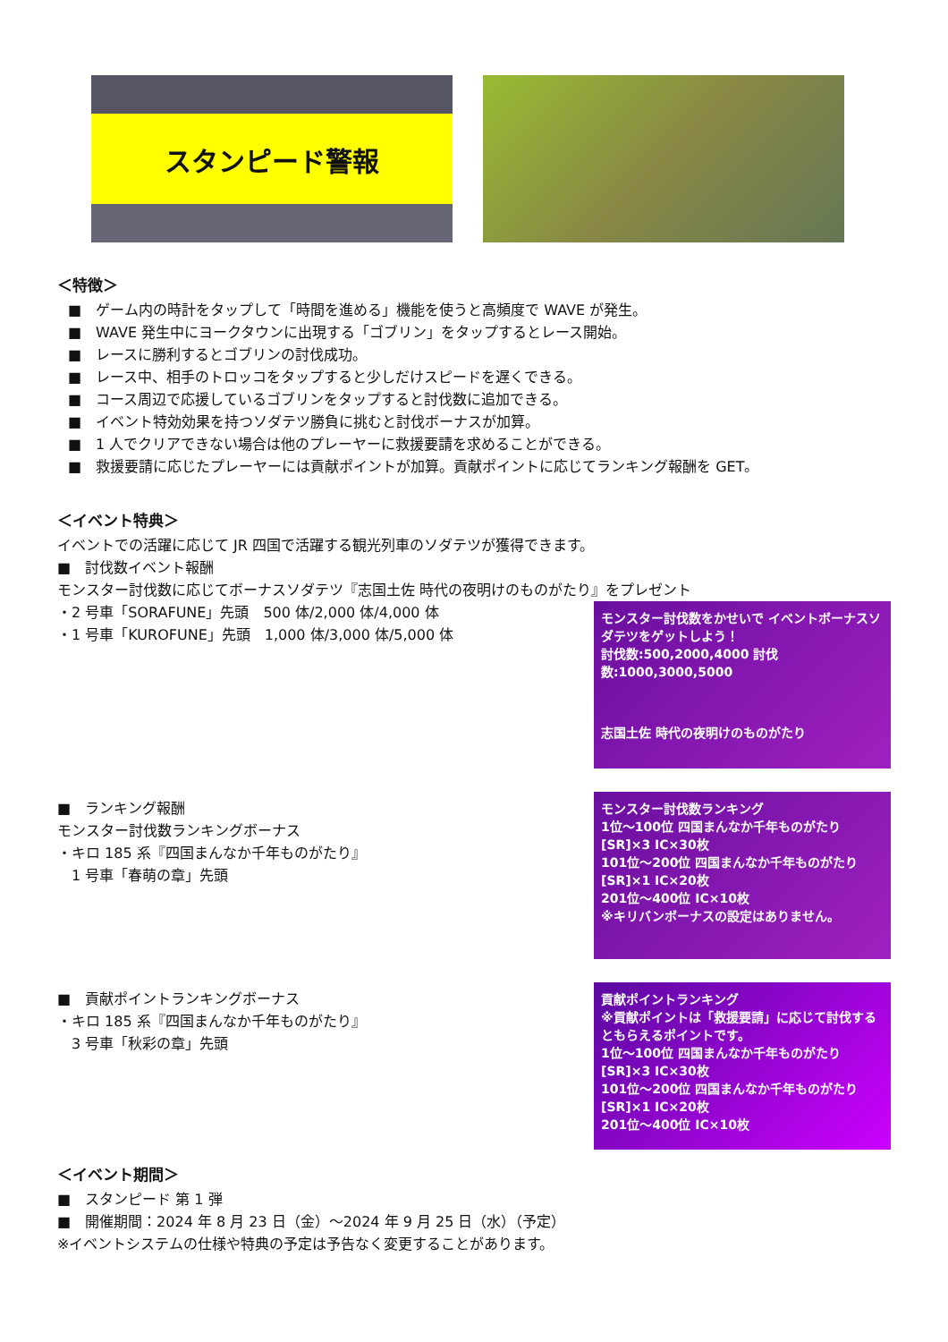スタンピード警報
＜特徴＞
■　ゲーム内の時計をタップして「時間を進める」機能を使うと高頻度で WAVE が発生。
■　WAVE 発生中にヨークタウンに出現する「ゴブリン」をタップするとレース開始。
■　レースに勝利するとゴブリンの討伐成功。
■　レース中、相手のトロッコをタップすると少しだけスピードを遅くできる。
■　コース周辺で応援しているゴブリンをタップすると討伐数に追加できる。
■　イベント特効効果を持つソダテツ勝負に挑むと討伐ボーナスが加算。
■　1 人でクリアできない場合は他のプレーヤーに救援要請を求めることができる。
■　救援要請に応じたプレーヤーには貢献ポイントが加算。貢献ポイントに応じてランキング報酬を GET。
＜イベント特典＞
イベントでの活躍に応じて JR 四国で活躍する観光列車のソダテツが獲得できます。
■　討伐数イベント報酬
モンスター討伐数に応じてボーナスソダテツ『志国土佐 時代の夜明けのものがたり』をプレゼント
・2 号車「SORAFUNE」先頭　500 体/2,000 体/4,000 体
・1 号車「KUROFUNE」先頭　1,000 体/3,000 体/5,000 体
モンスター討伐数をかせいで イベントボーナスソダテツをゲットしよう！
討伐数:500,2000,4000 討伐数:1000,3000,5000
志国土佐 時代の夜明けのものがたり
■　ランキング報酬
モンスター討伐数ランキングボーナス
・キロ 185 系『四国まんなか千年ものがたり』
　1 号車「春萌の章」先頭
モンスター討伐数ランキング
1位〜100位 四国まんなか千年ものがたり[SR]×3 IC×30枚
101位〜200位 四国まんなか千年ものがたり[SR]×1 IC×20枚
201位〜400位 IC×10枚
※キリバンボーナスの設定はありません。
■　貢献ポイントランキングボーナス
・キロ 185 系『四国まんなか千年ものがたり』
　3 号車「秋彩の章」先頭
貢献ポイントランキング
※貢献ポイントは「救援要請」に応じて討伐するともらえるポイントです。
1位〜100位 四国まんなか千年ものがたり[SR]×3 IC×30枚
101位〜200位 四国まんなか千年ものがたり[SR]×1 IC×20枚
201位〜400位 IC×10枚
＜イベント期間＞
■　スタンピード 第 1 弾
■　開催期間：2024 年 8 月 23 日（金）〜2024 年 9 月 25 日（水）（予定）
※イベントシステムの仕様や特典の予定は予告なく変更することがあります。